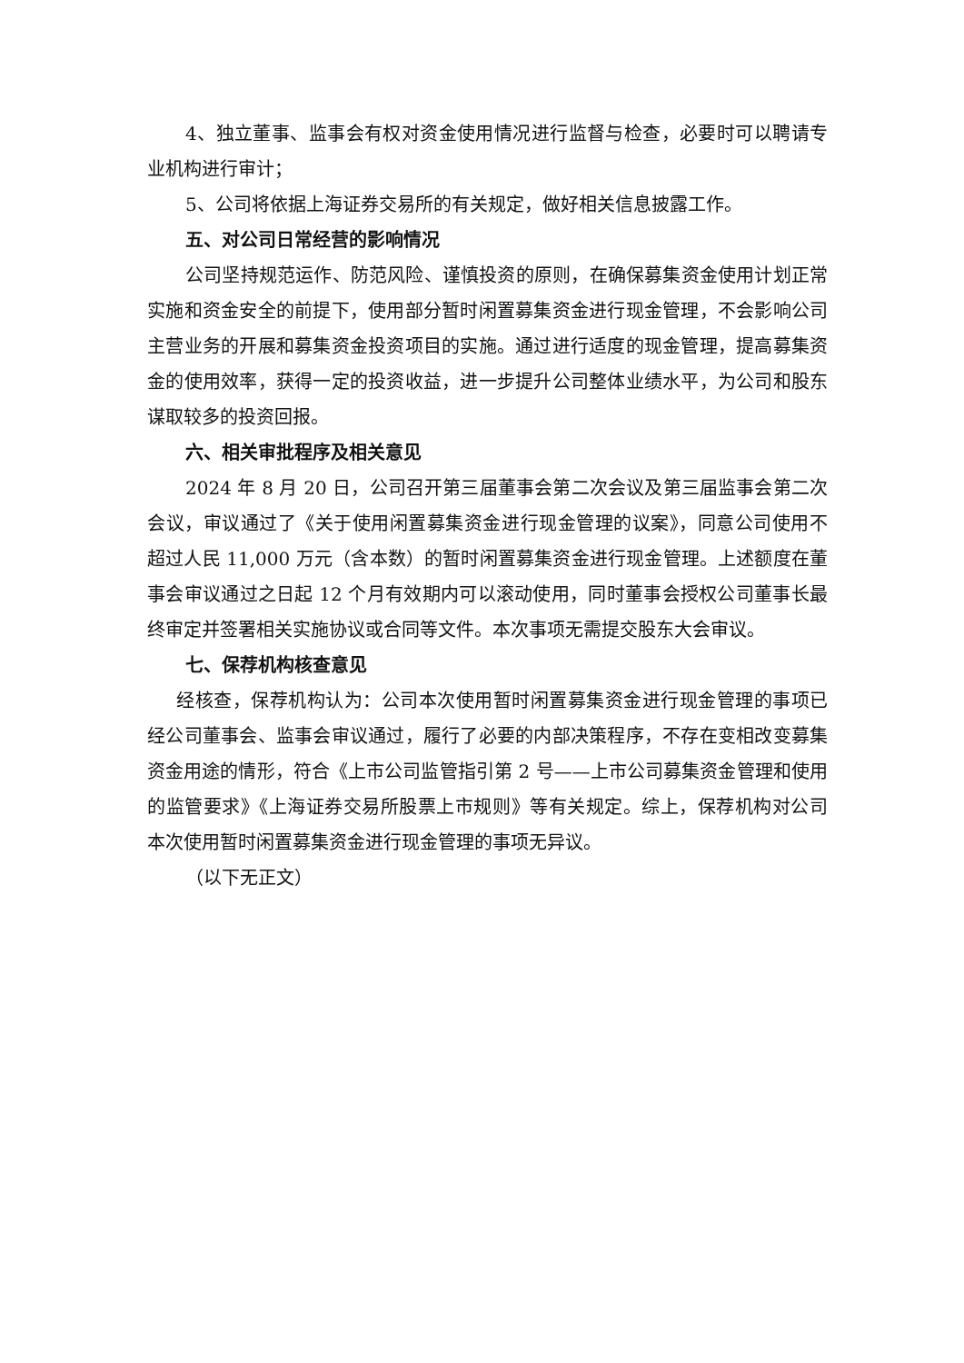4、独立董事、监事会有权对资金使用情况进行监督与检查，必要时可以聘请专业机构进行审计；
5、公司将依据上海证券交易所的有关规定，做好相关信息披露工作。
五、对公司日常经营的影响情况
公司坚持规范运作、防范风险、谨慎投资的原则，在确保募集资金使用计划正常实施和资金安全的前提下，使用部分暂时闲置募集资金进行现金管理，不会影响公司主营业务的开展和募集资金投资项目的实施。通过进行适度的现金管理，提高募集资金的使用效率，获得一定的投资收益，进一步提升公司整体业绩水平，为公司和股东谋取较多的投资回报。
六、相关审批程序及相关意见
2024 年 8 月 20 日，公司召开第三届董事会第二次会议及第三届监事会第二次会议，审议通过了《关于使用闲置募集资金进行现金管理的议案》，同意公司使用不超过人民 11,000 万元（含本数）的暂时闲置募集资金进行现金管理。上述额度在董事会审议通过之日起 12 个月有效期内可以滚动使用，同时董事会授权公司董事长最终审定并签署相关实施协议或合同等文件。本次事项无需提交股东大会审议。
七、保荐机构核查意见
经核查，保荐机构认为：公司本次使用暂时闲置募集资金进行现金管理的事项已经公司董事会、监事会审议通过，履行了必要的内部决策程序，不存在变相改变募集资金用途的情形，符合《上市公司监管指引第 2 号——上市公司募集资金管理和使用的监管要求》《上海证券交易所股票上市规则》等有关规定。综上，保荐机构对公司本次使用暂时闲置募集资金进行现金管理的事项无异议。
（以下无正文）